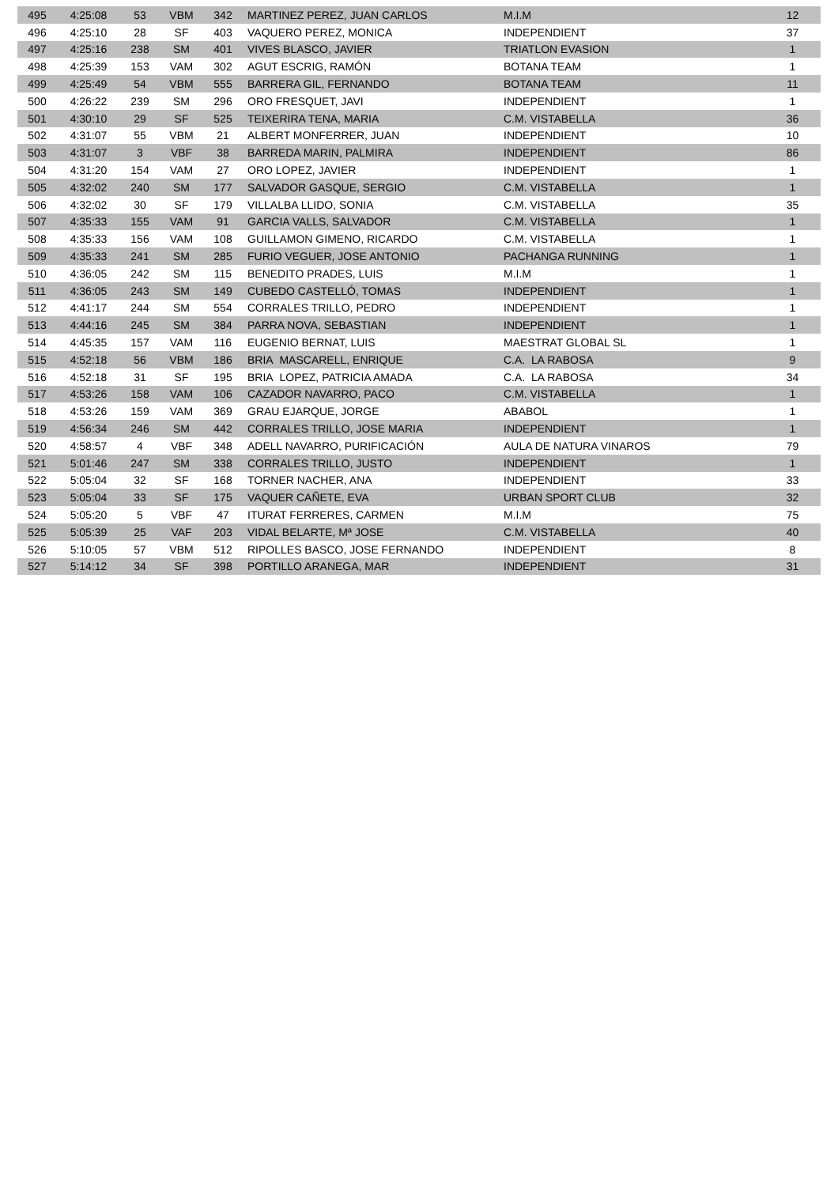| 495 | 4:25:08 | 53 | VBM | 342 | MARTINEZ PEREZ, JUAN CARLOS | M.I.M | 12 |
| 496 | 4:25:10 | 28 | SF | 403 | VAQUERO PEREZ, MONICA | INDEPENDIENT | 37 |
| 497 | 4:25:16 | 238 | SM | 401 | VIVES BLASCO, JAVIER | TRIATLON EVASION | 1 |
| 498 | 4:25:39 | 153 | VAM | 302 | AGUT ESCRIG, RAMÓN | BOTANA TEAM | 1 |
| 499 | 4:25:49 | 54 | VBM | 555 | BARRERA GIL, FERNANDO | BOTANA TEAM | 11 |
| 500 | 4:26:22 | 239 | SM | 296 | ORO FRESQUET, JAVI | INDEPENDIENT | 1 |
| 501 | 4:30:10 | 29 | SF | 525 | TEIXERIRA TENA, MARIA | C.M. VISTABELLA | 36 |
| 502 | 4:31:07 | 55 | VBM | 21 | ALBERT MONFERRER, JUAN | INDEPENDIENT | 10 |
| 503 | 4:31:07 | 3 | VBF | 38 | BARREDA MARIN, PALMIRA | INDEPENDIENT | 86 |
| 504 | 4:31:20 | 154 | VAM | 27 | ORO LOPEZ, JAVIER | INDEPENDIENT | 1 |
| 505 | 4:32:02 | 240 | SM | 177 | SALVADOR GASQUE, SERGIO | C.M. VISTABELLA | 1 |
| 506 | 4:32:02 | 30 | SF | 179 | VILLALBA LLIDO, SONIA | C.M. VISTABELLA | 35 |
| 507 | 4:35:33 | 155 | VAM | 91 | GARCIA VALLS, SALVADOR | C.M. VISTABELLA | 1 |
| 508 | 4:35:33 | 156 | VAM | 108 | GUILLAMON GIMENO, RICARDO | C.M. VISTABELLA | 1 |
| 509 | 4:35:33 | 241 | SM | 285 | FURIO VEGUER, JOSE ANTONIO | PACHANGA RUNNING | 1 |
| 510 | 4:36:05 | 242 | SM | 115 | BENEDITO PRADES, LUIS | M.I.M | 1 |
| 511 | 4:36:05 | 243 | SM | 149 | CUBEDO CASTELLÓ, TOMAS | INDEPENDIENT | 1 |
| 512 | 4:41:17 | 244 | SM | 554 | CORRALES TRILLO, PEDRO | INDEPENDIENT | 1 |
| 513 | 4:44:16 | 245 | SM | 384 | PARRA NOVA, SEBASTIAN | INDEPENDIENT | 1 |
| 514 | 4:45:35 | 157 | VAM | 116 | EUGENIO BERNAT, LUIS | MAESTRAT GLOBAL SL | 1 |
| 515 | 4:52:18 | 56 | VBM | 186 | BRIA MASCARELL, ENRIQUE | C.A. LA RABOSA | 9 |
| 516 | 4:52:18 | 31 | SF | 195 | BRIA LOPEZ, PATRICIA AMADA | C.A. LA RABOSA | 34 |
| 517 | 4:53:26 | 158 | VAM | 106 | CAZADOR NAVARRO, PACO | C.M. VISTABELLA | 1 |
| 518 | 4:53:26 | 159 | VAM | 369 | GRAU EJARQUE, JORGE | ABABOL | 1 |
| 519 | 4:56:34 | 246 | SM | 442 | CORRALES TRILLO, JOSE MARIA | INDEPENDIENT | 1 |
| 520 | 4:58:57 | 4 | VBF | 348 | ADELL NAVARRO, PURIFICACIÓN | AULA DE NATURA VINAROS | 79 |
| 521 | 5:01:46 | 247 | SM | 338 | CORRALES TRILLO, JUSTO | INDEPENDIENT | 1 |
| 522 | 5:05:04 | 32 | SF | 168 | TORNER NACHER, ANA | INDEPENDIENT | 33 |
| 523 | 5:05:04 | 33 | SF | 175 | VAQUER CAÑETE, EVA | URBAN SPORT CLUB | 32 |
| 524 | 5:05:20 | 5 | VBF | 47 | ITURAT FERRERES, CARMEN | M.I.M | 75 |
| 525 | 5:05:39 | 25 | VAF | 203 | VIDAL BELARTE, Mª JOSE | C.M. VISTABELLA | 40 |
| 526 | 5:10:05 | 57 | VBM | 512 | RIPOLLES BASCO, JOSE FERNANDO | INDEPENDIENT | 8 |
| 527 | 5:14:12 | 34 | SF | 398 | PORTILLO ARANEGA, MAR | INDEPENDIENT | 31 |